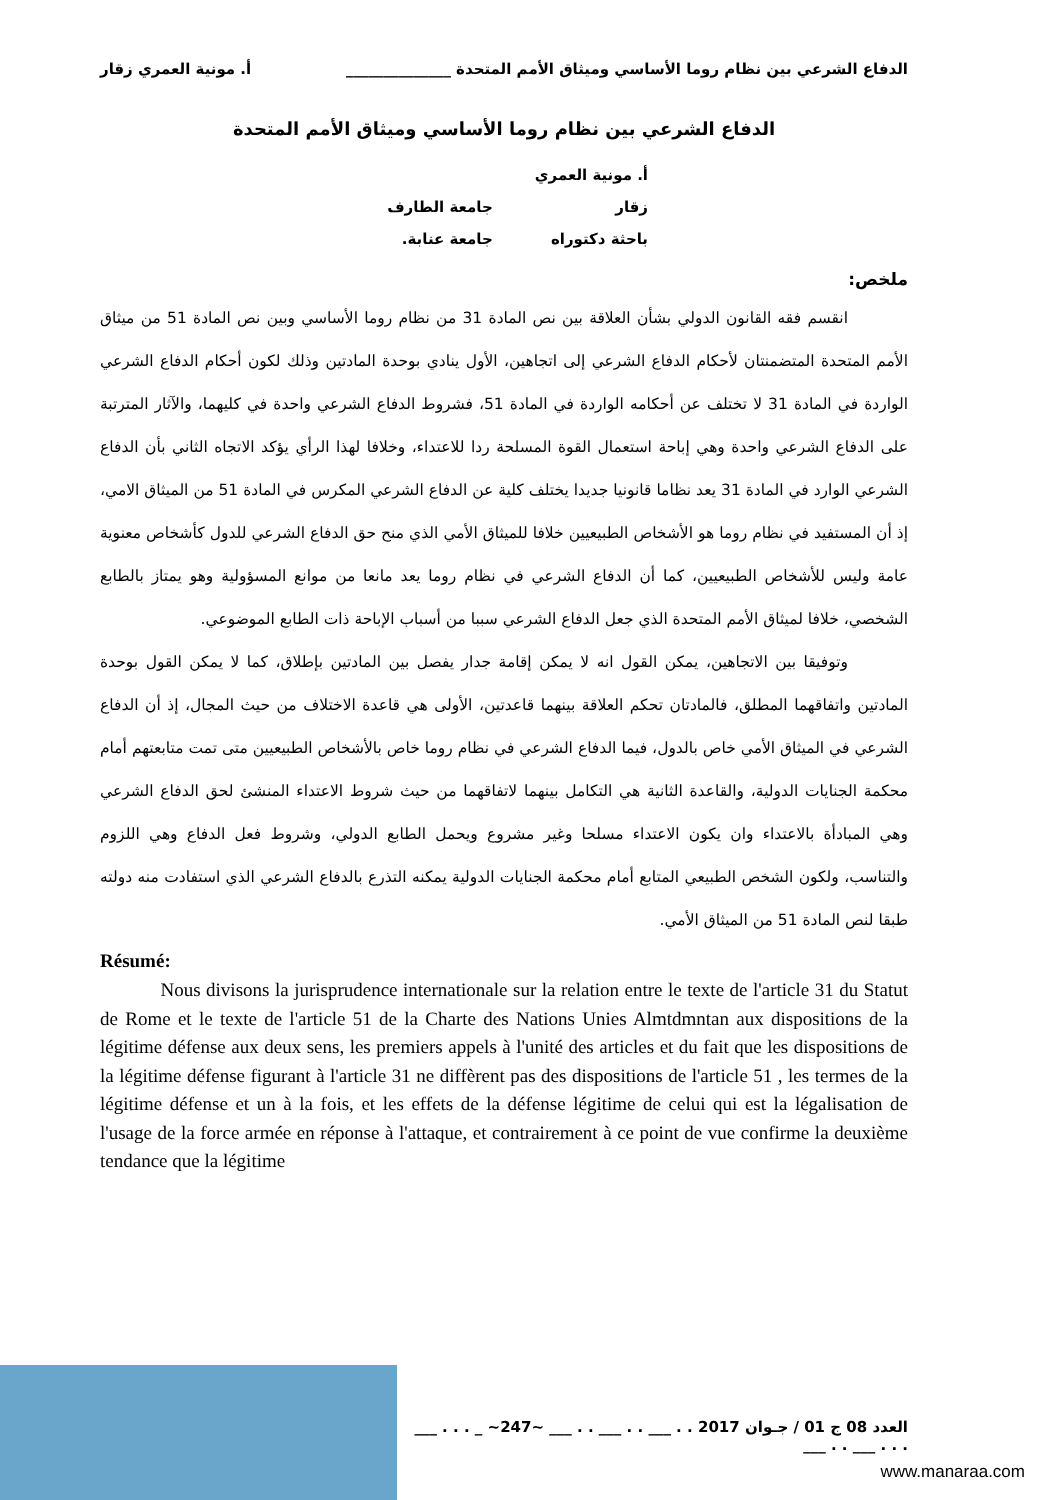الدفاع الشرعي بين نظام روما الأساسي وميثاق الأمم المتحدة ______________ أ. مونية العمري زقار
الدفاع الشرعي بين نظام روما الأساسي وميثاق الأمم المتحدة
أ. مونية العمري زقار جامعة الطارف
باحثة دكتوراه جامعة عنابة.
ملخص:
انقسم فقه القانون الدولي بشأن العلاقة بين نص المادة 31 من نظام روما الأساسي وبين نص المادة 51 من ميثاق الأمم المتحدة المتضمنتان لأحكام الدفاع الشرعي إلى اتجاهين، الأول ينادي بوحدة المادتين وذلك لكون أحكام الدفاع الشرعي الواردة في المادة 31 لا تختلف عن أحكامه الواردة في المادة 51، فشروط الدفاع الشرعي واحدة في كليهما، والآثار المترتبة على الدفاع الشرعي واحدة وهي إباحة استعمال القوة المسلحة ردا للاعتداء، وخلافا لهذا الرأي يؤكد الاتجاه الثاني بأن الدفاع الشرعي الوارد في المادة 31 يعد نظاما قانونيا جديدا يختلف كلية عن الدفاع الشرعي المكرس في المادة 51 من الميثاق الامي، إذ أن المستفيد في نظام روما هو الأشخاص الطبيعيين خلافا للميثاق الأمي الذي منح حق الدفاع الشرعي للدول كأشخاص معنوية عامة وليس للأشخاص الطبيعيين، كما أن الدفاع الشرعي في نظام روما يعد مانعا من موانع المسؤولية وهو يمتاز بالطابع الشخصي، خلافا لميثاق الأمم المتحدة الذي جعل الدفاع الشرعي سببا من أسباب الإباحة ذات الطابع الموضوعي.
وتوفيقا بين الاتجاهين، يمكن القول انه لا يمكن إقامة جدار يفصل بين المادتين بإطلاق، كما لا يمكن القول بوحدة المادتين واتفاقهما المطلق، فالمادتان تحكم العلاقة بينهما قاعدتين، الأولى هي قاعدة الاختلاف من حيث المجال، إذ أن الدفاع الشرعي في الميثاق الأمي خاص بالدول، فيما الدفاع الشرعي في نظام روما خاص بالأشخاص الطبيعيين متى تمت متابعتهم أمام محكمة الجنايات الدولية، والقاعدة الثانية هي التكامل بينهما لاتفاقهما من حيث شروط الاعتداء المنشئ لحق الدفاع الشرعي وهي المبادأة بالاعتداء وان يكون الاعتداء مسلحا وغير مشروع ويحمل الطابع الدولي، وشروط فعل الدفاع وهي اللزوم والتناسب، ولكون الشخص الطبيعي المتابع أمام محكمة الجنايات الدولية يمكنه التذرع بالدفاع الشرعي الذي استفادت منه دولته طبقا لنص المادة 51 من الميثاق الأمي.
Résumé:
Nous divisons la jurisprudence internationale sur la relation entre le texte de l'article 31 du Statut de Rome et le texte de l'article 51 de la Charte des Nations Unies Almtdmntan aux dispositions de la légitime défense aux deux sens, les premiers appels à l'unité des articles et du fait que les dispositions de la légitime défense figurant à l'article 31 ne diffèrent pas des dispositions de l'article 51 , les termes de la légitime défense et un à la fois, et les effets de la défense légitime de celui qui est la légalisation de l'usage de la force armée en réponse à l'attaque, et contrairement à ce point de vue confirme la deuxième tendance que la légitime
العدد 08 ج 01 / جـوان 2017 . . ___ . . ___ . . ___ ~247~ _ . . . ___ . . . ___ . . ___
www.manaraa.com